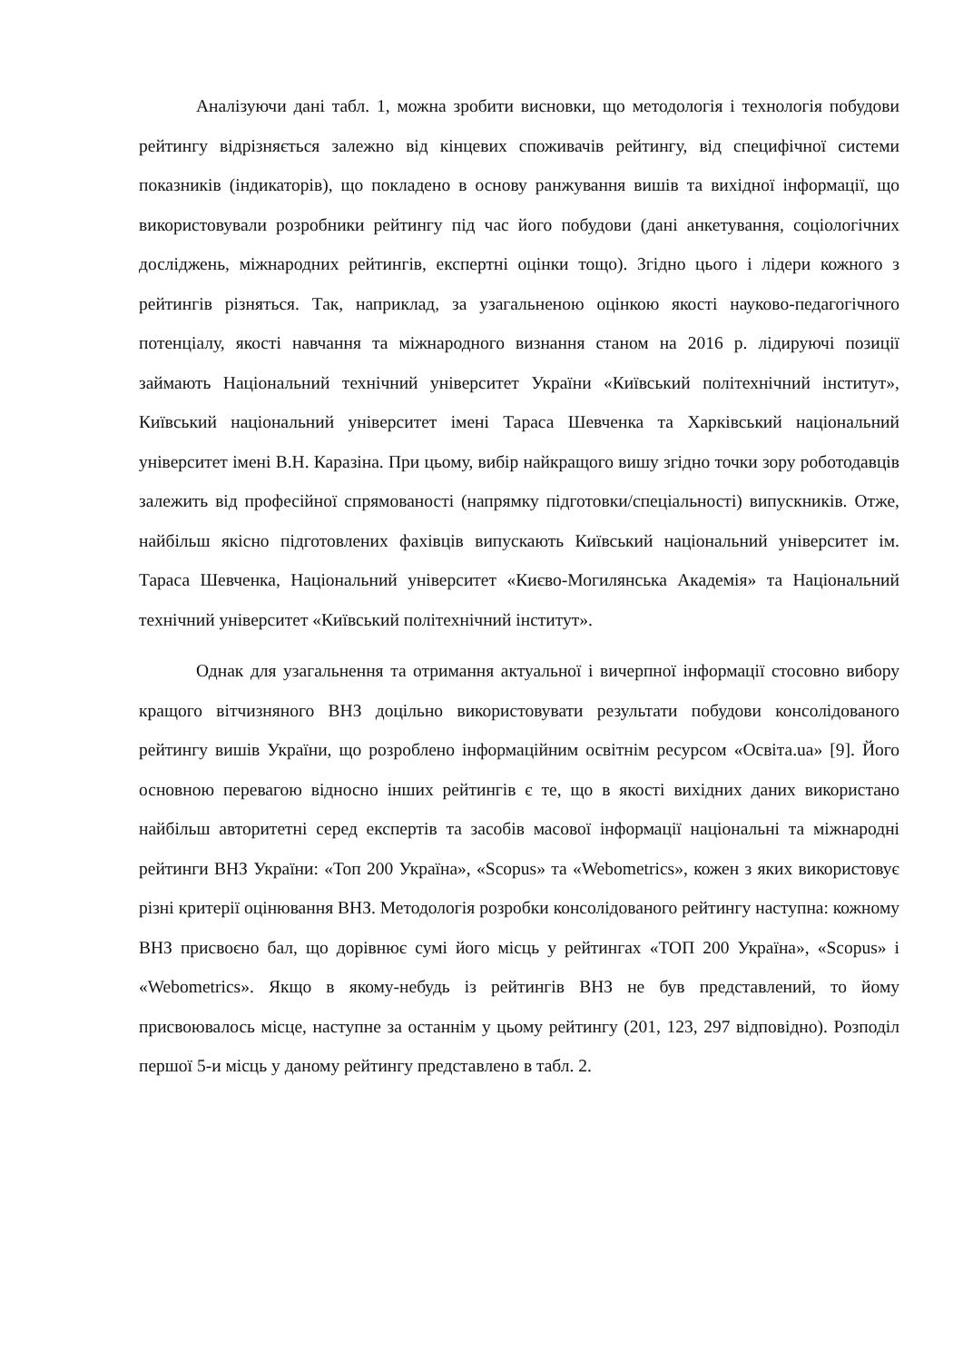Аналізуючи дані табл. 1, можна зробити висновки, що методологія і технологія побудови рейтингу відрізняється залежно від кінцевих споживачів рейтингу, від специфічної системи показників (індикаторів), що покладено в основу ранжування вишів та вихідної інформації, що використовували розробники рейтингу під час його побудови (дані анкетування, соціологічних досліджень, міжнародних рейтингів, експертні оцінки тощо). Згідно цього і лідери кожного з рейтингів різняться. Так, наприклад, за узагальненою оцінкою якості науково-педагогічного потенціалу, якості навчання та міжнародного визнання станом на 2016 р. лідируючі позиції займають Національний технічний університет України «Київський політехнічний інститут», Київський національний університет імені Тараса Шевченка та Харківський національний університет імені В.Н. Каразіна. При цьому, вибір найкращого вишу згідно точки зору роботодавців залежить від професійної спрямованості (напрямку підготовки/спеціальності) випускників. Отже, найбільш якісно підготовлених фахівців випускають Київський національний університет ім. Тараса Шевченка, Національний університет «Києво-Могилянська Академія» та Національний технічний університет «Київський політехнічний інститут».
Однак для узагальнення та отримання актуальної і вичерпної інформації стосовно вибору кращого вітчизняного ВНЗ доцільно використовувати результати побудови консолідованого рейтингу вишів України, що розроблено інформаційним освітнім ресурсом «Освіта.ua» [9]. Його основною перевагою відносно інших рейтингів є те, що в якості вихідних даних використано найбільш авторитетні серед експертів та засобів масової інформації національні та міжнародні рейтинги ВНЗ України: «Топ 200 Україна», «Scopus» та «Webometrics», кожен з яких використовує різні критерії оцінювання ВНЗ. Методологія розробки консолідованого рейтингу наступна: кожному ВНЗ присвоєно бал, що дорівнює сумі його місць у рейтингах «ТОП 200 Україна», «Scopus» і «Webometrics». Якщо в якому-небудь із рейтингів ВНЗ не був представлений, то йому присвоювалось місце, наступне за останнім у цьому рейтингу (201, 123, 297 відповідно). Розподіл першої 5-и місць у даному рейтингу представлено в табл. 2.